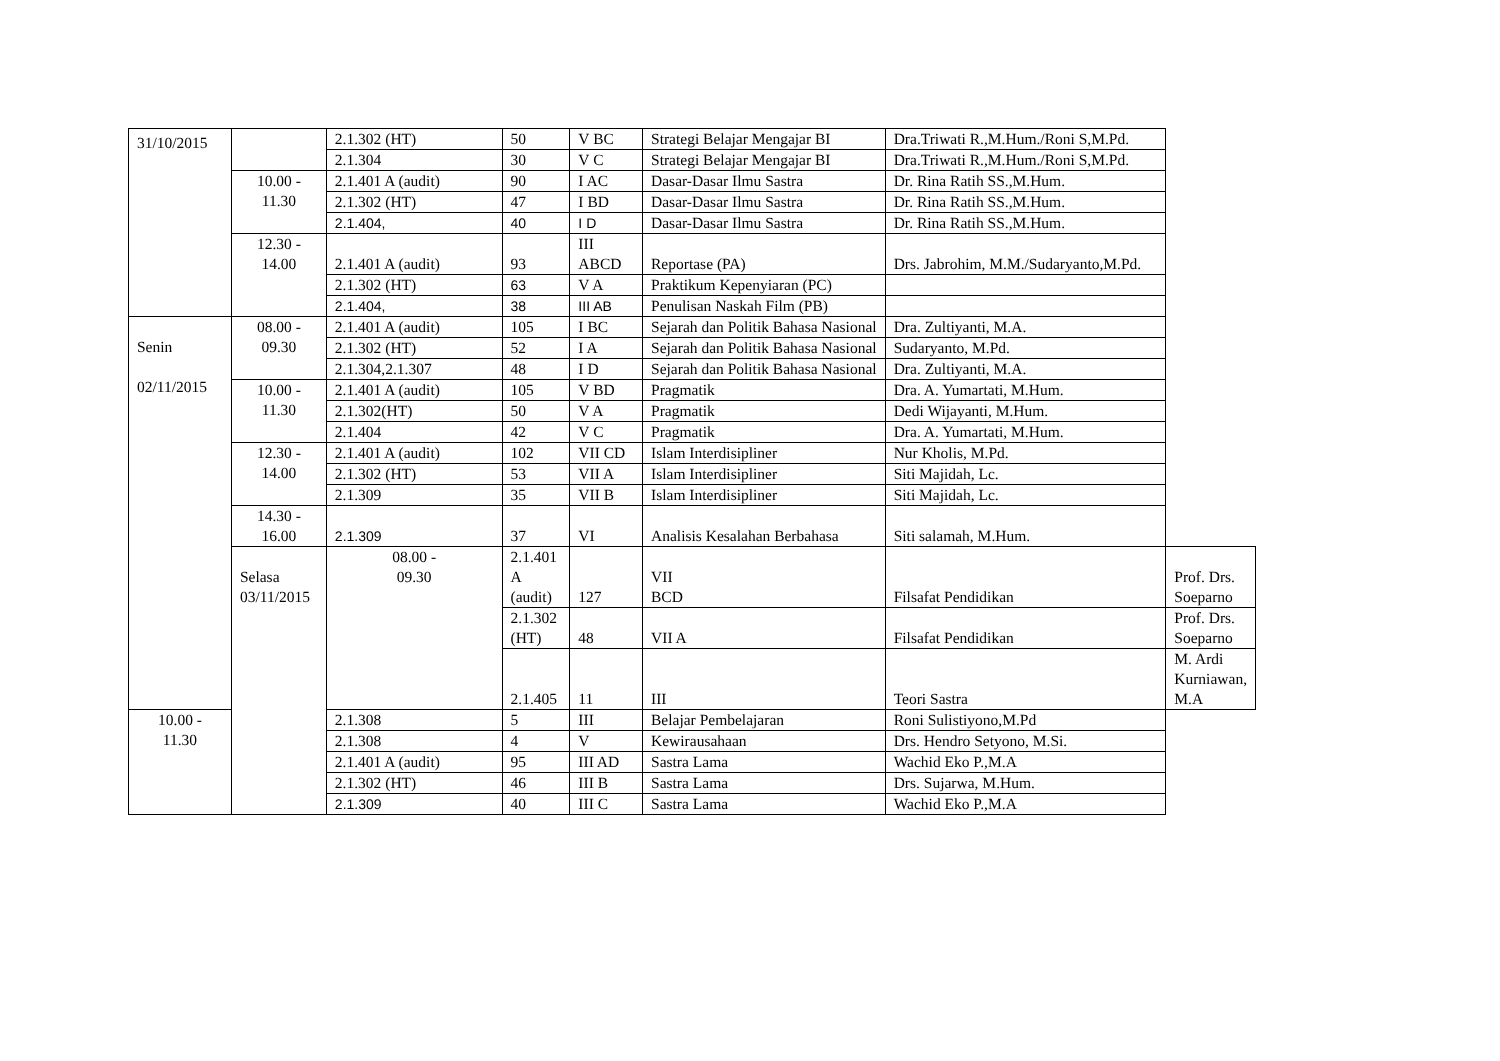| 31/10/2015 | | 2.1.302 (HT) | 50 | V BC | Strategi Belajar Mengajar BI | Dra.Triwati R.,M.Hum./Roni S,M.Pd. | |
| | | 2.1.304 | 30 | V C | Strategi Belajar Mengajar BI | Dra.Triwati R.,M.Hum./Roni S,M.Pd. | |
| | 10.00 - 11.30 | 2.1.401 A (audit) | 90 | I AC | Dasar-Dasar Ilmu Sastra | Dr. Rina Ratih SS.,M.Hum. | |
| | | 2.1.302 (HT) | 47 | I BD | Dasar-Dasar Ilmu Sastra | Dr. Rina Ratih SS.,M.Hum. | |
| | | 2.1.404, | 40 | I D | Dasar-Dasar Ilmu Sastra | Dr. Rina Ratih SS.,M.Hum. | |
| | 12.30 - 14.00 | 2.1.401 A (audit) | 93 | III ABCD | Reportase (PA) | Drs. Jabrohim, M.M./Sudaryanto,M.Pd. | |
| | | 2.1.302 (HT) | 63 | V A | Praktikum Kepenyiaran (PC) | | |
| | | 2.1.404, | 38 | III AB | Penulisan Naskah Film (PB) | | |
| Senin 02/11/2015 | 08.00 - 09.30 | 2.1.401 A (audit) | 105 | I BC | Sejarah dan Politik Bahasa Nasional | Dra. Zultiyanti, M.A. | |
| | | 2.1.302 (HT) | 52 | I A | Sejarah dan Politik Bahasa Nasional | Sudaryanto, M.Pd. | |
| | | 2.1.304,2.1.307 | 48 | I D | Sejarah dan Politik Bahasa Nasional | Dra. Zultiyanti, M.A. | |
| | 10.00 - 11.30 | 2.1.401 A (audit) | 105 | V BD | Pragmatik | Dra. A. Yumartati, M.Hum. | |
| | | 2.1.302(HT) | 50 | V A | Pragmatik | Dedi Wijayanti, M.Hum. | |
| | | 2.1.404 | 42 | V C | Pragmatik | Dra. A. Yumartati, M.Hum. | |
| | 12.30 - 14.00 | 2.1.401 A (audit) | 102 | VII CD | Islam Interdisipliner | Nur Kholis, M.Pd. | |
| | | 2.1.302 (HT) | 53 | VII A | Islam Interdisipliner | Siti Majidah, Lc. | |
| | | 2.1.309 | 35 | VII B | Islam Interdisipliner | Siti Majidah, Lc. | |
| | 14.30 - 16.00 | 2.1.309 | 37 | VI | Analisis Kesalahan Berbahasa | Siti salamah, M.Hum. | |
| | Selasa 03/11/2015 | 08.00 - 09.30 | 2.1.401 A (audit) | 127 | VII BCD | Filsafat Pendidikan | Prof. Drs. Soeparno |
| | | | 2.1.302 (HT) | 48 | VII A | Filsafat Pendidikan | Prof. Drs. Soeparno |
| | | | 2.1.405 | 11 | III | Teori Sastra | M. Ardi Kurniawan, M.A |
| 10.00 - 11.30 | | 2.1.308 | 5 | III | Belajar Pembelajaran | Roni Sulistiyono,M.Pd | |
| | | 2.1.308 | 4 | V | Kewirausahaan | Drs. Hendro Setyono, M.Si. | |
| | | 2.1.401 A (audit) | 95 | III AD | Sastra Lama | Wachid Eko P.,M.A | |
| | | 2.1.302 (HT) | 46 | III B | Sastra Lama | Drs. Sujarwa, M.Hum. | |
| | | 2.1.309 | 40 | III C | Sastra Lama | Wachid Eko P.,M.A | |